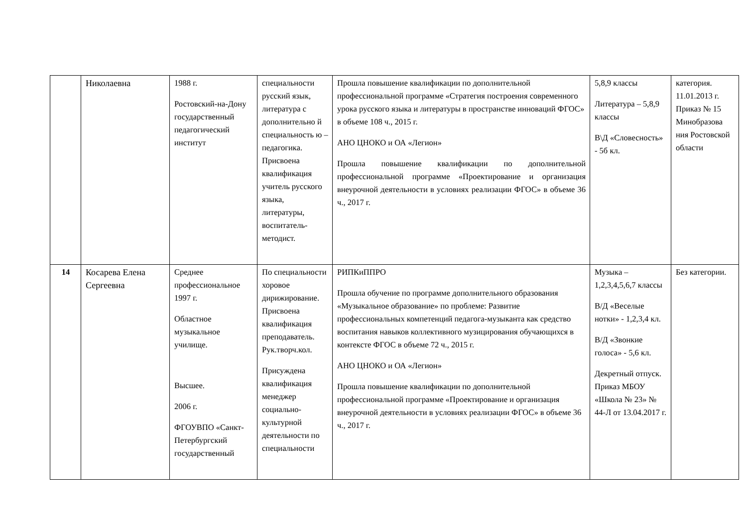| | Николаевна | 1988 г. Ростовский-на-Дону государственный педагогический институт | специальности русский язык, литература с дополнительно й специальность ю – педагогика. Присвоена квалификация учитель русского языка, литературы, воспитатель-методист. | Прошла повышение квалификации по дополнительной профессиональной программе «Стратегия построения современного урока русского языка и литературы в пространстве инноваций ФГОС» в объеме 108 ч., 2015 г. АНО ЦНОКО и ОА «Легион» Прошла повышение квалификации по дополнительной профессиональной программе «Проектирование и организация внеурочной деятельности в условиях реализации ФГОС» в объеме 36 ч., 2017 г. | 5,8,9 классы Литература – 5,8,9 классы В\Д «Словесность» - 5б кл. | категория. 11.01.2013 г. Приказ № 15 Минобразова ния Ростовской области |
| 14 | Косарева Елена Сергеевна | Среднее профессиональное 1997 г. Областное музыкальное училище. Высшее. 2006 г. ФГОУВПО «Санкт-Петербургский государственный | По специальности хоровое дирижирование. Присвоена квалификация преподаватель. Рук.творч.кол. Присуждена квалификация менеджер социально-культурной деятельности по специальности | РИПКиППРО Прошла обучение по программе дополнительного образования «Музыкальное образование» по проблеме: Развитие профессиональных компетенций педагога-музыканта как средство воспитания навыков коллективного музицирования обучающихся в контексте ФГОС в объеме 72 ч., 2015 г. АНО ЦНОКО и ОА «Легион» Прошла повышение квалификации по дополнительной профессиональной программе «Проектирование и организация внеурочной деятельности в условиях реализации ФГОС» в объеме 36 ч., 2017 г. | Музыка – 1,2,3,4,5,6,7 классы В/Д «Веселые нотки» - 1,2,3,4 кл. В/Д «Звонкие голоса» - 5,6 кл. Декретный отпуск. Приказ МБОУ «Школа № 23» № 44-Л от 13.04.2017 г. | Без категории. |